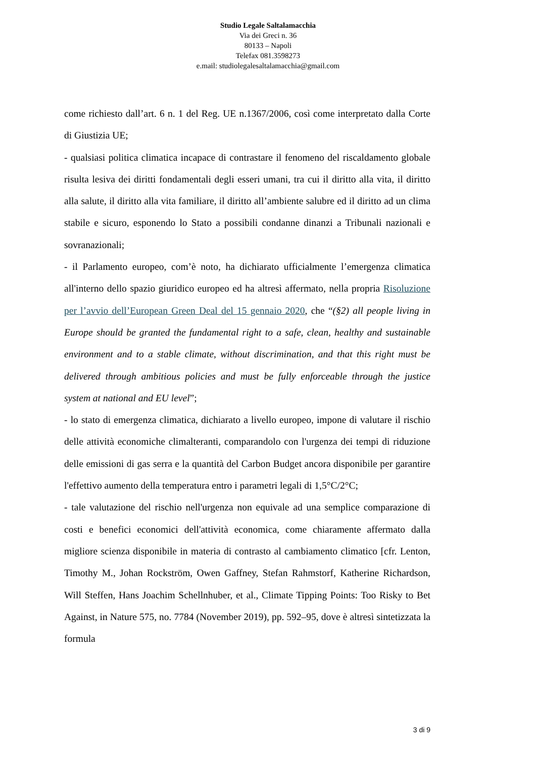Studio Legale Saltalamacchia
Via dei Greci n. 36
80133 – Napoli
Telefax 081.3598273
e.mail: studiolegalesaltalamacchia@gmail.com
come richiesto dall’art. 6 n. 1 del Reg. UE n.1367/2006, così come interpretato dalla Corte di Giustizia UE;
- qualsiasi politica climatica incapace di contrastare il fenomeno del riscaldamento globale risulta lesiva dei diritti fondamentali degli esseri umani, tra cui il diritto alla vita, il diritto alla salute, il diritto alla vita familiare, il diritto all’ambiente salubre ed il diritto ad un clima stabile e sicuro, esponendo lo Stato a possibili condanne dinanzi a Tribunali nazionali e sovranazionali;
- il Parlamento europeo, com’è noto, ha dichiarato ufficialmente l’emergenza climatica all'interno dello spazio giuridico europeo ed ha altresì affermato, nella propria Risoluzione per l’avvio dell’European Green Deal del 15 gennaio 2020, che “(§2) all people living in Europe should be granted the fundamental right to a safe, clean, healthy and sustainable environment and to a stable climate, without discrimination, and that this right must be delivered through ambitious policies and must be fully enforceable through the justice system at national and EU level”;
- lo stato di emergenza climatica, dichiarato a livello europeo, impone di valutare il rischio delle attività economiche climalteranti, comparandolo con l'urgenza dei tempi di riduzione delle emissioni di gas serra e la quantità del Carbon Budget ancora disponibile per garantire l'effettivo aumento della temperatura entro i parametri legali di 1,5°C/2°C;
- tale valutazione del rischio nell'urgenza non equivale ad una semplice comparazione di costi e benefici economici dell'attività economica, come chiaramente affermato dalla migliore scienza disponibile in materia di contrasto al cambiamento climatico [cfr. Lenton, Timothy M., Johan Rockström, Owen Gaffney, Stefan Rahmstorf, Katherine Richardson, Will Steffen, Hans Joachim Schellnhuber, et al., Climate Tipping Points: Too Risky to Bet Against, in Nature 575, no. 7784 (November 2019), pp. 592–95, dove è altresì sintetizzata la formula
3 di 9